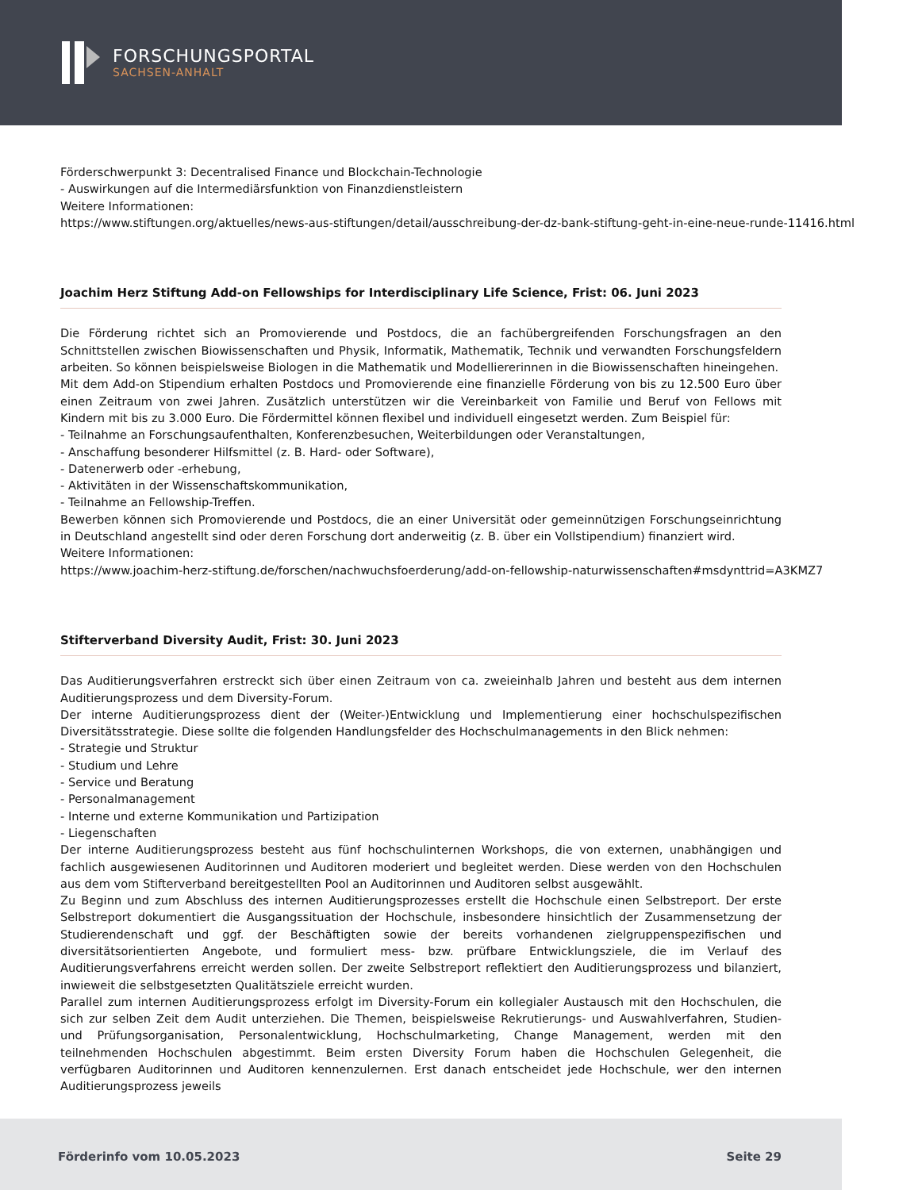FORSCHUNGSPORTAL
SACHSEN-ANHALT
Förderschwerpunkt 3: Decentralised Finance und Blockchain-Technologie
- Auswirkungen auf die Intermediärsfunktion von Finanzdienstleistern
Weitere Informationen:
https://www.stiftungen.org/aktuelles/news-aus-stiftungen/detail/ausschreibung-der-dz-bank-stiftung-geht-in-eine-neue-runde-11416.html
Joachim Herz Stiftung Add-on Fellowships for Interdisciplinary Life Science, Frist: 06. Juni 2023
Die Förderung richtet sich an Promovierende und Postdocs, die an fachübergreifenden Forschungsfragen an den Schnittstellen zwischen Biowissenschaften und Physik, Informatik, Mathematik, Technik und verwandten Forschungsfeldern arbeiten. So können beispielsweise Biologen in die Mathematik und Modelliererinnen in die Biowissenschaften hineingehen.
Mit dem Add-on Stipendium erhalten Postdocs und Promovierende eine finanzielle Förderung von bis zu 12.500 Euro über einen Zeitraum von zwei Jahren. Zusätzlich unterstützen wir die Vereinbarkeit von Familie und Beruf von Fellows mit Kindern mit bis zu 3.000 Euro. Die Fördermittel können flexibel und individuell eingesetzt werden. Zum Beispiel für:
- Teilnahme an Forschungsaufenthalten, Konferenzbesuchen, Weiterbildungen oder Veranstaltungen,
- Anschaffung besonderer Hilfsmittel (z. B. Hard- oder Software),
- Datenerwerb oder -erhebung,
- Aktivitäten in der Wissenschaftskommunikation,
- Teilnahme an Fellowship-Treffen.
Bewerben können sich Promovierende und Postdocs, die an einer Universität oder gemeinnützigen Forschungseinrichtung in Deutschland angestellt sind oder deren Forschung dort anderweitig (z. B. über ein Vollstipendium) finanziert wird.
Weitere Informationen:
https://www.joachim-herz-stiftung.de/forschen/nachwuchsfoerderung/add-on-fellowship-naturwissenschaften#msdynttrid=A3KMZ7
Stifterverband Diversity Audit, Frist: 30. Juni 2023
Das Auditierungsverfahren erstreckt sich über einen Zeitraum von ca. zweieinhalb Jahren und besteht aus dem internen Auditierungsprozess und dem Diversity-Forum.
Der interne Auditierungsprozess dient der (Weiter-)Entwicklung und Implementierung einer hochschulspezifischen Diversitätsstrategie. Diese sollte die folgenden Handlungsfelder des Hochschulmanagements in den Blick nehmen:
- Strategie und Struktur
- Studium und Lehre
- Service und Beratung
- Personalmanagement
- Interne und externe Kommunikation und Partizipation
- Liegenschaften
Der interne Auditierungsprozess besteht aus fünf hochschulinternen Workshops, die von externen, unabhängigen und fachlich ausgewiesenen Auditorinnen und Auditoren moderiert und begleitet werden. Diese werden von den Hochschulen aus dem vom Stifterverband bereitgestellten Pool an Auditorinnen und Auditoren selbst ausgewählt.
Zu Beginn und zum Abschluss des internen Auditierungsprozesses erstellt die Hochschule einen Selbstreport. Der erste Selbstreport dokumentiert die Ausgangssituation der Hochschule, insbesondere hinsichtlich der Zusammensetzung der Studierendenschaft und ggf. der Beschäftigten sowie der bereits vorhandenen zielgruppenspezifischen und diversitätsorientierten Angebote, und formuliert mess- bzw. prüfbare Entwicklungsziele, die im Verlauf des Auditierungsverfahrens erreicht werden sollen. Der zweite Selbstreport reflektiert den Auditierungsprozess und bilanziert, inwieweit die selbstgesetzten Qualitätsziele erreicht wurden.
Parallel zum internen Auditierungsprozess erfolgt im Diversity-Forum ein kollegialer Austausch mit den Hochschulen, die sich zur selben Zeit dem Audit unterziehen. Die Themen, beispielsweise Rekrutierungs- und Auswahlverfahren, Studien- und Prüfungsorganisation, Personalentwicklung, Hochschulmarketing, Change Management, werden mit den teilnehmenden Hochschulen abgestimmt. Beim ersten Diversity Forum haben die Hochschulen Gelegenheit, die verfügbaren Auditorinnen und Auditoren kennenzulernen. Erst danach entscheidet jede Hochschule, wer den internen Auditierungsprozess jeweils
Förderinfo vom 10.05.2023 Seite 29